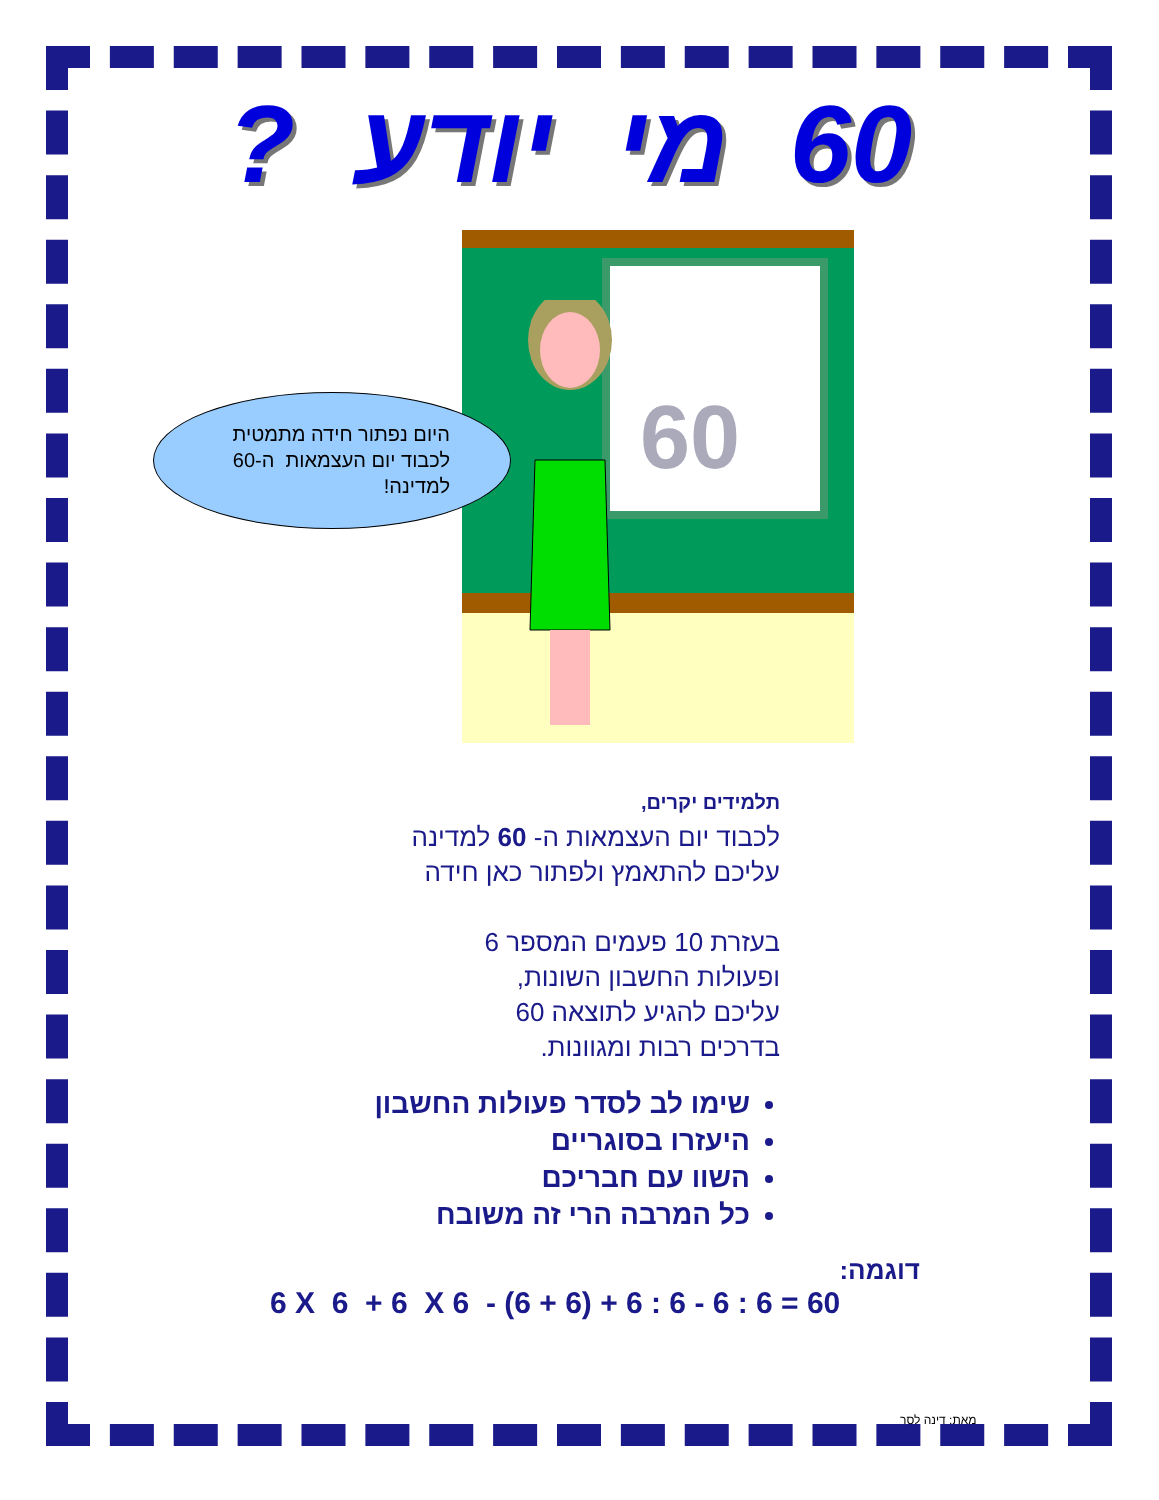60 מי יודע ?
60
היום נפתור חידה מתמטית
לכבוד יום העצמאות ה-60
למדינה!
תלמידים יקרים,
לכבוד יום העצמאות ה- 60 למדינה
עליכם להתאמץ ולפתור כאן חידה
בעזרת 10 פעמים המספר 6
ופעולות החשבון השונות,
עליכם להגיע לתוצאה 60
בדרכים רבות ומגוונות.
שימו לב לסדר פעולות החשבון
היעזרו בסוגריים
השוו עם חבריכם
כל המרבה הרי זה משובח
דוגמה:
6 X 6 + 6 X 6 - (6 + 6) + 6 : 6 - 6 : 6 = 60
מאת: דינה לסר